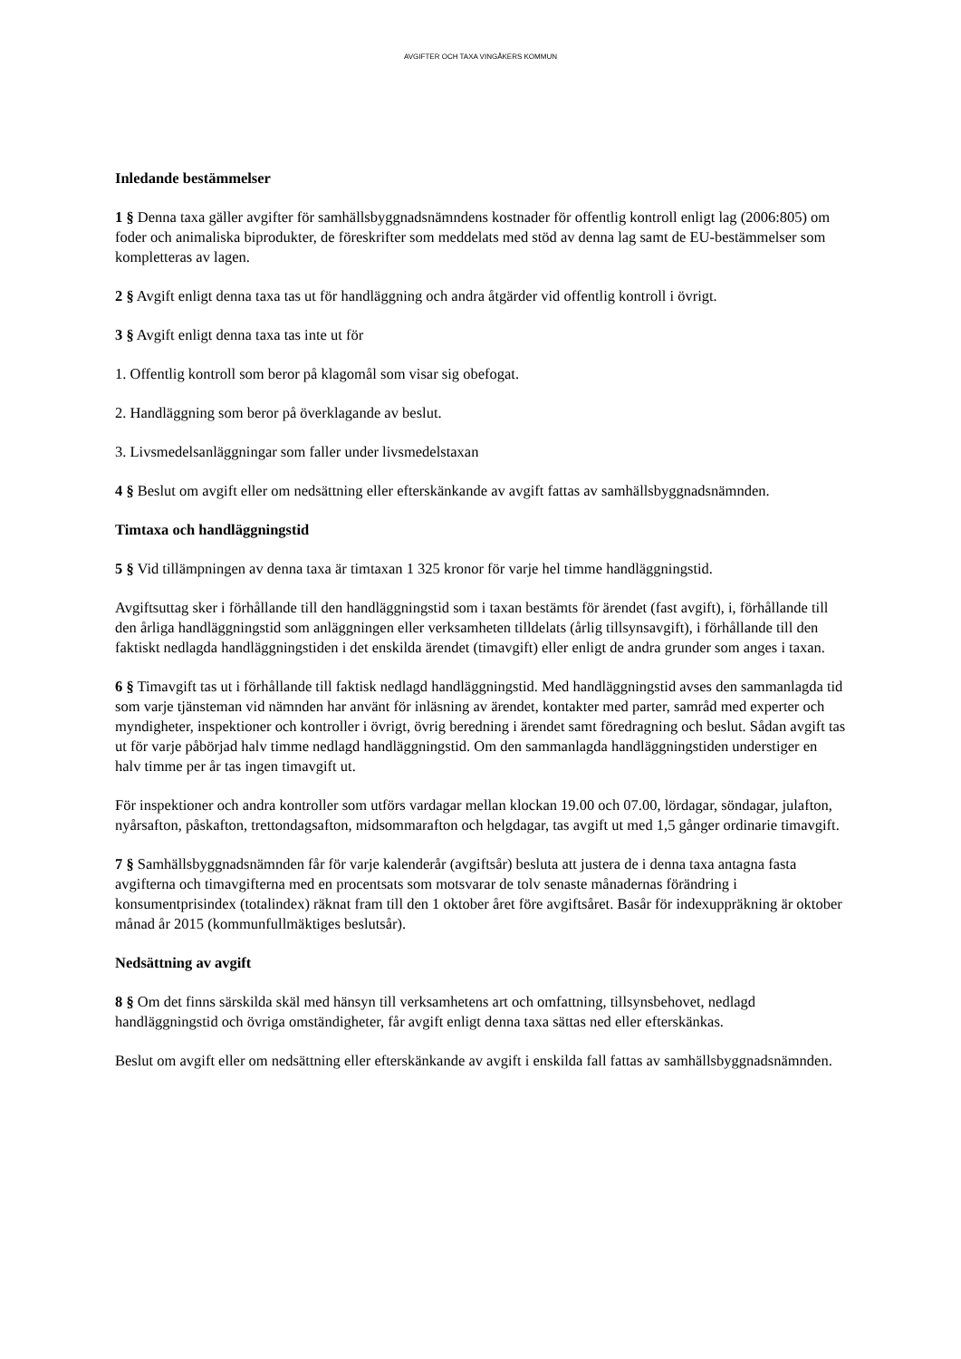AVGIFTER OCH TAXA VINGÅKERS KOMMUN
Inledande bestämmelser
1 § Denna taxa gäller avgifter för samhällsbyggnadsnämndens kostnader för offentlig kontroll enligt lag (2006:805) om foder och animaliska biprodukter, de föreskrifter som meddelats med stöd av denna lag samt de EU-bestämmelser som kompletteras av lagen.
2 § Avgift enligt denna taxa tas ut för handläggning och andra åtgärder vid offentlig kontroll i övrigt.
3 § Avgift enligt denna taxa tas inte ut för
1. Offentlig kontroll som beror på klagomål som visar sig obefogat.
2. Handläggning som beror på överklagande av beslut.
3. Livsmedelsanläggningar som faller under livsmedelstaxan
4 § Beslut om avgift eller om nedsättning eller efterskänkande av avgift fattas av samhällsbyggnadsnämnden.
Timtaxa och handläggningstid
5 § Vid tillämpningen av denna taxa är timtaxan 1 325 kronor för varje hel timme handläggningstid.
Avgiftsuttag sker i förhållande till den handläggningstid som i taxan bestämts för ärendet (fast avgift), i, förhållande till den årliga handläggningstid som anläggningen eller verksamheten tilldelats (årlig tillsynsavgift), i förhållande till den faktiskt nedlagda handläggningstiden i det enskilda ärendet (timavgift) eller enligt de andra grunder som anges i taxan.
6 § Timavgift tas ut i förhållande till faktisk nedlagd handläggningstid. Med handläggningstid avses den sammanlagda tid som varje tjänsteman vid nämnden har använt för inläsning av ärendet, kontakter med parter, samråd med experter och myndigheter, inspektioner och kontroller i övrigt, övrig beredning i ärendet samt föredragning och beslut. Sådan avgift tas ut för varje påbörjad halv timme nedlagd handläggningstid. Om den sammanlagda handläggningstiden understiger en halv timme per år tas ingen timavgift ut.
För inspektioner och andra kontroller som utförs vardagar mellan klockan 19.00 och 07.00, lördagar, söndagar, julafton, nyårsafton, påskafton, trettondagsafton, midsommarafton och helgdagar, tas avgift ut med 1,5 gånger ordinarie timavgift.
7 § Samhällsbyggnadsnämnden får för varje kalenderår (avgiftsår) besluta att justera de i denna taxa antagna fasta avgifterna och timavgifterna med en procentsats som motsvarar de tolv senaste månadernas förändring i konsumentprisindex (totalindex) räknat fram till den 1 oktober året före avgiftsåret. Basår för indexuppräkning är oktober månad år 2015 (kommunfullmäktiges beslutsår).
Nedsättning av avgift
8 § Om det finns särskilda skäl med hänsyn till verksamhetens art och omfattning, tillsynsbehovet, nedlagd handläggningstid och övriga omständigheter, får avgift enligt denna taxa sättas ned eller efterskänkas.
Beslut om avgift eller om nedsättning eller efterskänkande av avgift i enskilda fall fattas av samhällsbyggnadsnämnden.